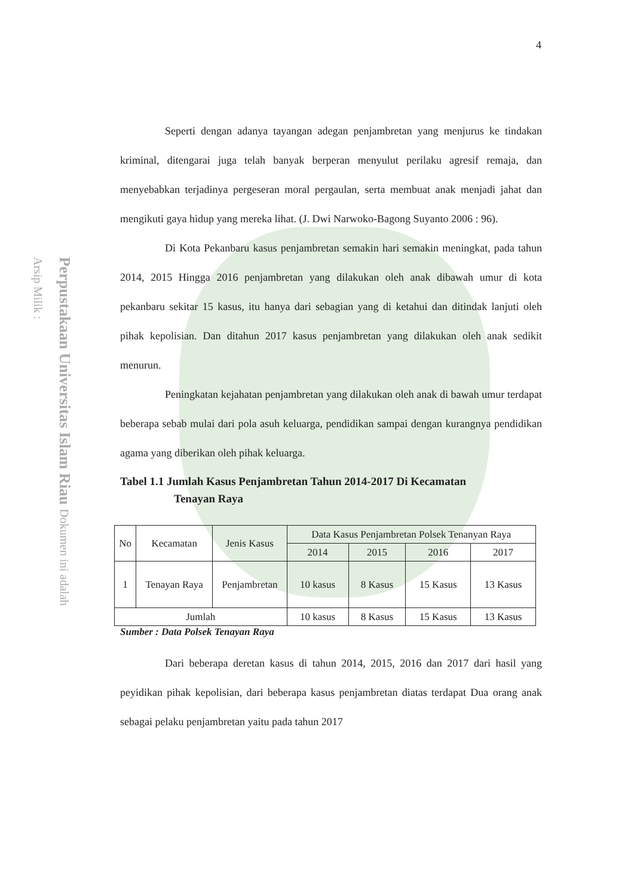Perpustakaan Universitas Islam Riau Dokumen ini adalah Arsip Milik :
4
Seperti dengan adanya tayangan adegan penjambretan yang menjurus ke tindakan kriminal, ditengarai juga telah banyak berperan menyulut perilaku agresif remaja, dan menyebabkan terjadinya pergeseran moral pergaulan, serta membuat anak menjadi jahat dan mengikuti gaya hidup yang mereka lihat. (J. Dwi Narwoko-Bagong Suyanto 2006 : 96).
Di Kota Pekanbaru kasus penjambretan semakin hari semakin meningkat, pada tahun 2014, 2015 Hingga 2016 penjambretan yang dilakukan oleh anak dibawah umur di kota pekanbaru sekitar 15 kasus, itu hanya dari sebagian yang di ketahui dan ditindak lanjuti oleh pihak kepolisian. Dan ditahun 2017 kasus penjambretan yang dilakukan oleh anak sedikit menurun.
Peningkatan kejahatan penjambretan yang dilakukan oleh anak di bawah umur terdapat beberapa sebab mulai dari pola asuh keluarga, pendidikan sampai dengan kurangnya pendidikan agama yang diberikan oleh pihak keluarga.
Tabel 1.1 Jumlah Kasus Penjambretan Tahun 2014-2017 Di Kecamatan
Tenayan Raya
| No | Kecamatan | Jenis Kasus | Data Kasus Penjambretan Polsek Tenanyan Raya | | | |
| | | | 2014 | 2015 | 2016 | 2017 |
| 1 | Tenayan Raya | Penjambretan | 10 kasus | 8 Kasus | 15 Kasus | 13 Kasus |
| Jumlah | | | 10 kasus | 8 Kasus | 15 Kasus | 13 Kasus |
Sumber : Data Polsek Tenayan Raya
Dari beberapa deretan kasus di tahun 2014, 2015, 2016 dan 2017 dari hasil yang peyidikan pihak kepolisian, dari beberapa kasus penjambretan diatas terdapat Dua orang anak sebagai pelaku penjambretan yaitu pada tahun 2017